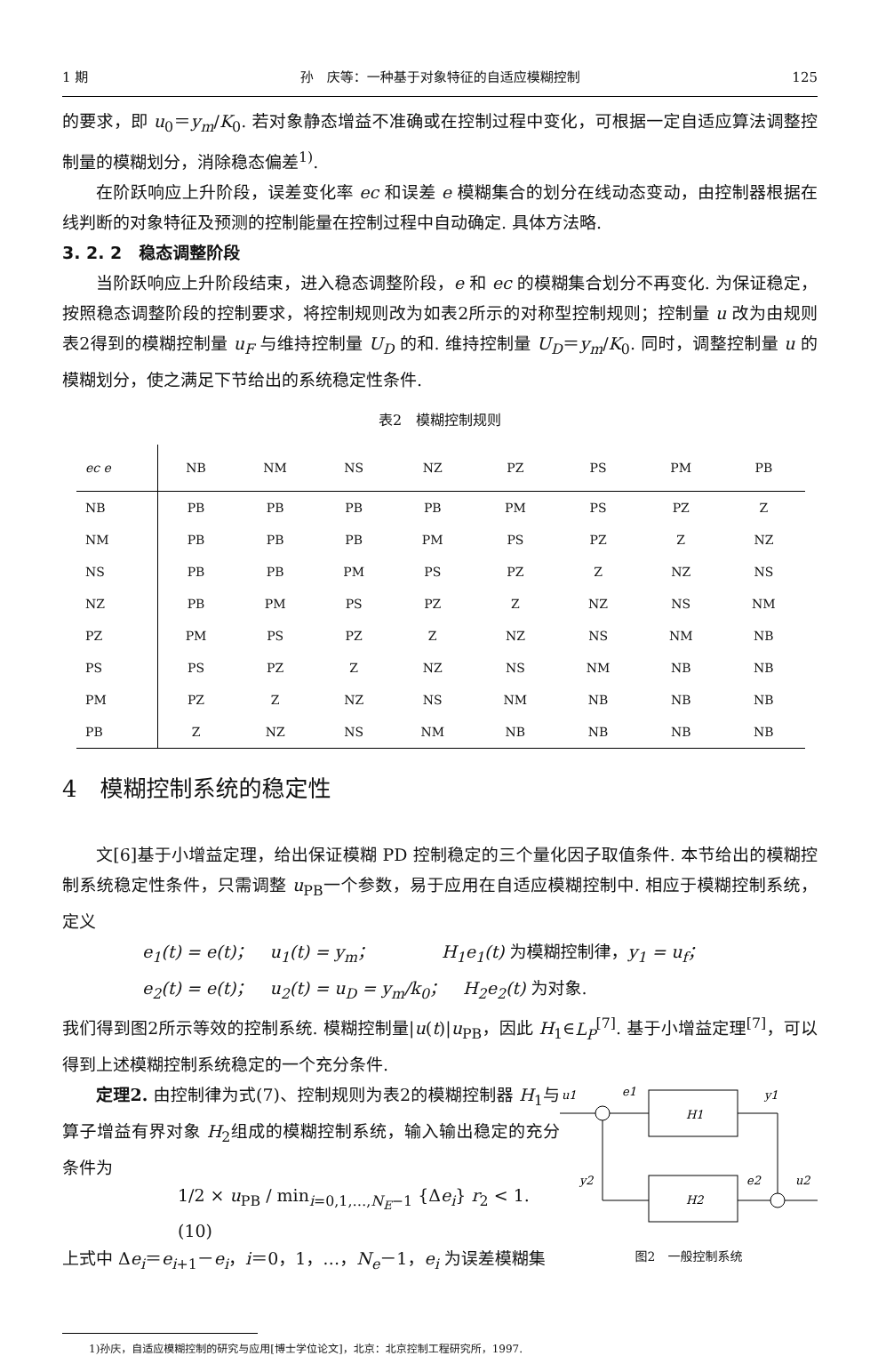1 期 孙　庆等：一种基于对象特征的自适应模糊控制 125
的要求，即 u<sub>0</sub>＝y<sub>m</sub>/K<sub>0</sub>. 若对象静态增益不准确或在控制过程中变化，可根据一定自适应算法调整控制量的模糊划分，消除稳态偏差<sup>1)</sup>.
在阶跃响应上升阶段，误差变化率 ec 和误差 e 模糊集合的划分在线动态变动，由控制器根据在线判断的对象特征及预测的控制能量在控制过程中自动确定. 具体方法略.
3. 2. 2　稳态调整阶段
当阶跃响应上升阶段结束，进入稳态调整阶段，e 和 ec 的模糊集合划分不再变化. 为保证稳定，按照稳态调整阶段的控制要求，将控制规则改为如表2所示的对称型控制规则；控制量 u 改为由规则表2得到的模糊控制量 u<sub>F</sub> 与维持控制量 U<sub>D</sub> 的和. 维持控制量 U<sub>D</sub>＝y<sub>m</sub>/K<sub>0</sub>. 同时，调整控制量 u 的模糊划分，使之满足下节给出的系统稳定性条件.
表2　模糊控制规则
| ec e | NB | NM | NS | NZ | PZ | PS | PM | PB |
| --- | --- | --- | --- | --- | --- | --- | --- | --- |
| NB | PB | PB | PB | PB | PM | PS | PZ | Z |
| NM | PB | PB | PB | PM | PS | PZ | Z | NZ |
| NS | PB | PB | PM | PS | PZ | Z | NZ | NS |
| NZ | PB | PM | PS | PZ | Z | NZ | NS | NM |
| PZ | PM | PS | PZ | Z | NZ | NS | NM | NB |
| PS | PS | PZ | Z | NZ | NS | NM | NB | NB |
| PM | PZ | Z | NZ | NS | NM | NB | NB | NB |
| PB | Z | NZ | NS | NM | NB | NB | NB | NB |
4　模糊控制系统的稳定性
文[6]基于小增益定理，给出保证模糊 PD 控制稳定的三个量化因子取值条件. 本节给出的模糊控制系统稳定性条件，只需调整 u<sub>PB</sub>一个参数，易于应用在自适应模糊控制中. 相应于模糊控制系统，定义
e<sub>1</sub>(t) = e(t)；　u<sub>1</sub>(t) = y<sub>m</sub>；　　　　H<sub>1</sub>e<sub>1</sub>(t) 为模糊控制律，y<sub>1</sub> = u<sub>f</sub>；
e<sub>2</sub>(t) = e(t)；　u<sub>2</sub>(t) = u<sub>D</sub> = y<sub>m</sub>/k<sub>0</sub>；　H<sub>2</sub>e<sub>2</sub>(t) 为对象.
我们得到图2所示等效的控制系统. 模糊控制量|u(t)|u<sub>PB</sub>，因此 H<sub>1</sub>∈L<sub>P</sub><sup>[7]</sup>. 基于小增益定理<sup>[7]</sup>，可以得到上述模糊控制系统稳定的一个充分条件.
定理2. 由控制律为式(7)、控制规则为表2的模糊控制器 H<sub>1</sub>与算子增益有界对象 H<sub>2</sub>组成的模糊控制系统，输入输出稳定的充分条件为
1/2 × u<sub>PB</sub> / min<sub>i=0,1,…,N<sub>E</sub>−1</sub> {Δe<sub>i</sub>} r<sub>2</sub> < 1.　　　　(10)
上式中 Δe<sub>i</sub>＝e<sub>i+1</sub>－e<sub>i</sub>，i＝0，1，…，N<sub>e</sub>－1，e<sub>i</sub> 为误差模糊集
u1
e1
y1
H1
H2
y2
e2
u2
图2　一般控制系统
1)孙庆，自适应模糊控制的研究与应用[博士学位论文]，北京：北京控制工程研究所，1997.